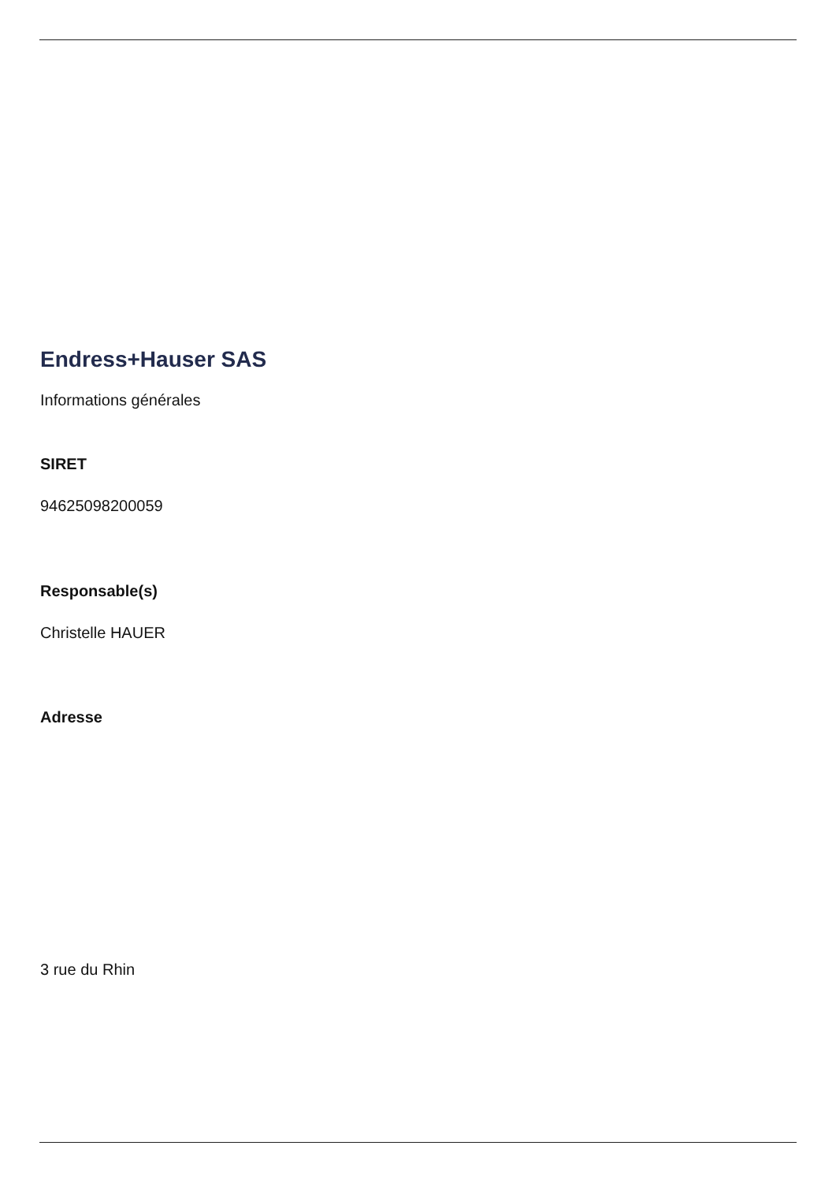Endress+Hauser SAS
Informations générales
SIRET
94625098200059
Responsable(s)
Christelle HAUER
Adresse
3 rue du Rhin